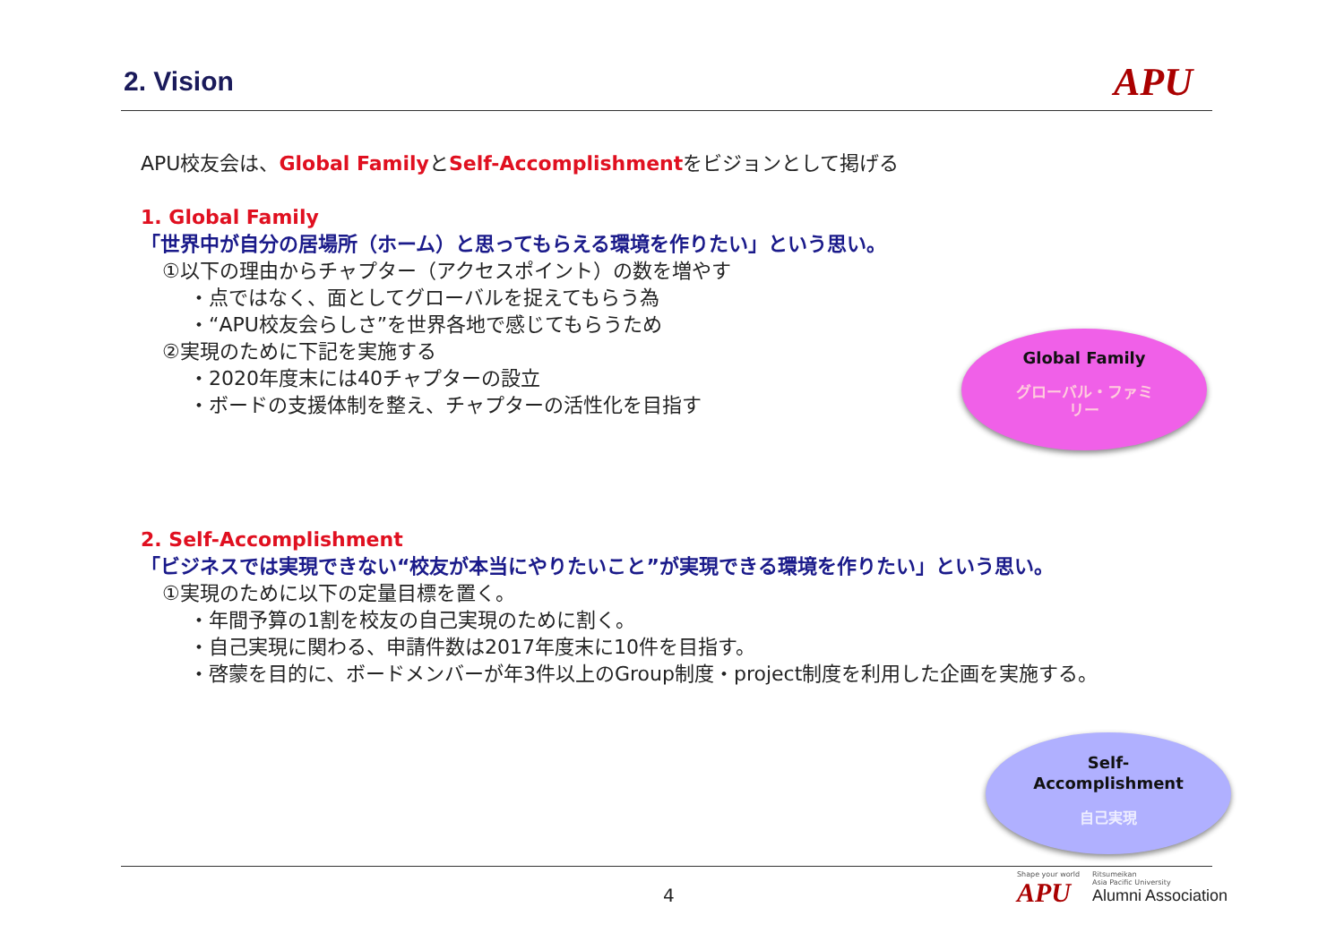2. Vision
APU
APU校友会は、Global FamilyとSelf-Accomplishmentをビジョンとして掲げる
1. Global Family
「世界中が自分の居場所（ホーム）と思ってもらえる環境を作りたい」という思い。
①以下の理由からチャプター（アクセスポイント）の数を増やす
・点ではなく、面としてグローバルを捉えてもらう為
・“APU校友会らしさ”を世界各地で感じてもらうため
②実現のために下記を実施する
・2020年度末には40チャプターの設立
・ボードの支援体制を整え、チャプターの活性化を目指す
2. Self-Accomplishment
「ビジネスでは実現できない“校友が本当にやりたいこと”が実現できる環境を作りたい」という思い。
①実現のために以下の定量目標を置く。
・年間予算の1割を校友の自己実現のために割く。
・自己実現に関わる、申請件数は2017年度末に10件を目指す。
・啓蒙を目的に、ボードメンバーが年3件以上のGroup制度・project制度を利用した企画を実施する。
Global Family
グローバル・ファミ
リー
Self-
Accomplishment
自己実現
4
Shape your world
APU
Ritsumeikan
Asia Pacific University
Alumni Association